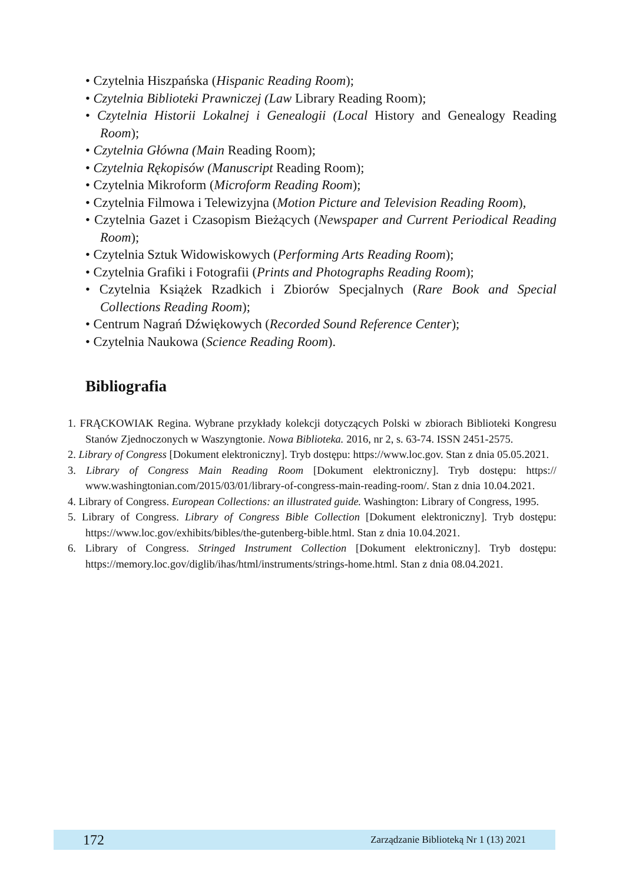• Czytelnia Hiszpańska (Hispanic Reading Room);
• Czytelnia Biblioteki Prawniczej (Law Library Reading Room);
• Czytelnia Historii Lokalnej i Genealogii (Local History and Genealogy Reading Room);
• Czytelnia Główna (Main Reading Room);
• Czytelnia Rękopisów (Manuscript Reading Room);
• Czytelnia Mikroform (Microform Reading Room);
• Czytelnia Filmowa i Telewizyjna (Motion Picture and Television Reading Room),
• Czytelnia Gazet i Czasopism Bieżących (Newspaper and Current Periodical Reading Room);
• Czytelnia Sztuk Widowiskowych (Performing Arts Reading Room);
• Czytelnia Grafiki i Fotografii (Prints and Photographs Reading Room);
• Czytelnia Książek Rzadkich i Zbiorów Specjalnych (Rare Book and Special Collections Reading Room);
• Centrum Nagrań Dźwiękowych (Recorded Sound Reference Center);
• Czytelnia Naukowa (Science Reading Room).
Bibliografia
1. FRĄCKOWIAK Regina. Wybrane przykłady kolekcji dotyczących Polski w zbiorach Biblioteki Kongresu Stanów Zjednoczonych w Waszyngtonie. Nowa Biblioteka. 2016, nr 2, s. 63-74. ISSN 2451-2575.
2. Library of Congress [Dokument elektroniczny]. Tryb dostępu: https://www.loc.gov. Stan z dnia 05.05.2021.
3. Library of Congress Main Reading Room [Dokument elektroniczny]. Tryb dostępu: https:// www.washingtonian.com/2015/03/01/library-of-congress-main-reading-room/. Stan z dnia 10.04.2021.
4. Library of Congress. European Collections: an illustrated guide. Washington: Library of Congress, 1995.
5. Library of Congress. Library of Congress Bible Collection [Dokument elektroniczny]. Tryb dostępu: https://www.loc.gov/exhibits/bibles/the-gutenberg-bible.html. Stan z dnia 10.04.2021.
6. Library of Congress. Stringed Instrument Collection [Dokument elektroniczny]. Tryb dostępu: https://memory.loc.gov/diglib/ihas/html/instruments/strings-home.html. Stan z dnia 08.04.2021.
172 Zarządzanie Biblioteką Nr 1 (13) 2021